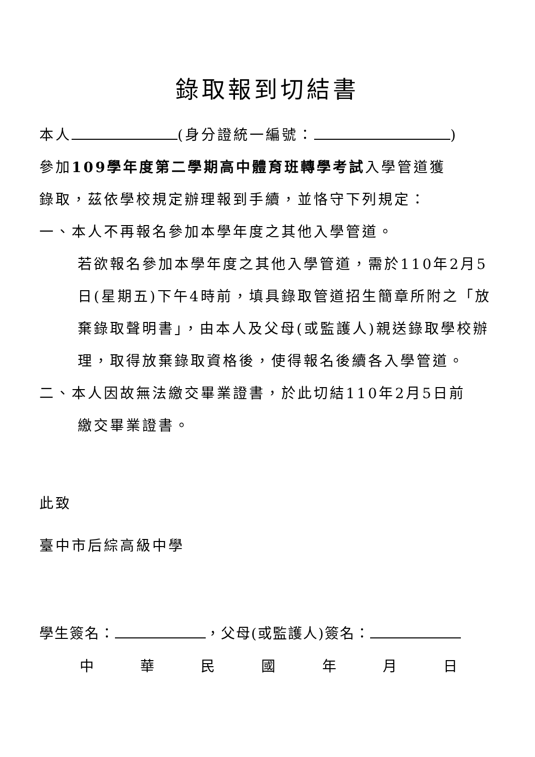錄取報到切結書
本人 (身分證統一編號： )
參加109學年度第二學期高中體育班轉學考試入學管道獲
錄取，茲依學校規定辦理報到手續，並恪守下列規定：
一、本人不再報名參加本學年度之其他入學管道。
若欲報名參加本學年度之其他入學管道，需於110年2月5日(星期五)下午4時前，填具錄取管道招生簡章所附之「放棄錄取聲明書」，由本人及父母(或監護人)親送錄取學校辦理，取得放棄錄取資格後，使得報名後續各入學管道。
二、本人因故無法繳交畢業證書，於此切結110年2月5日前
繳交畢業證書。
此致
臺中市后綜高級中學
學生簽名： ，父母(或監護人)簽名：
中 華 民 國 年 月 日